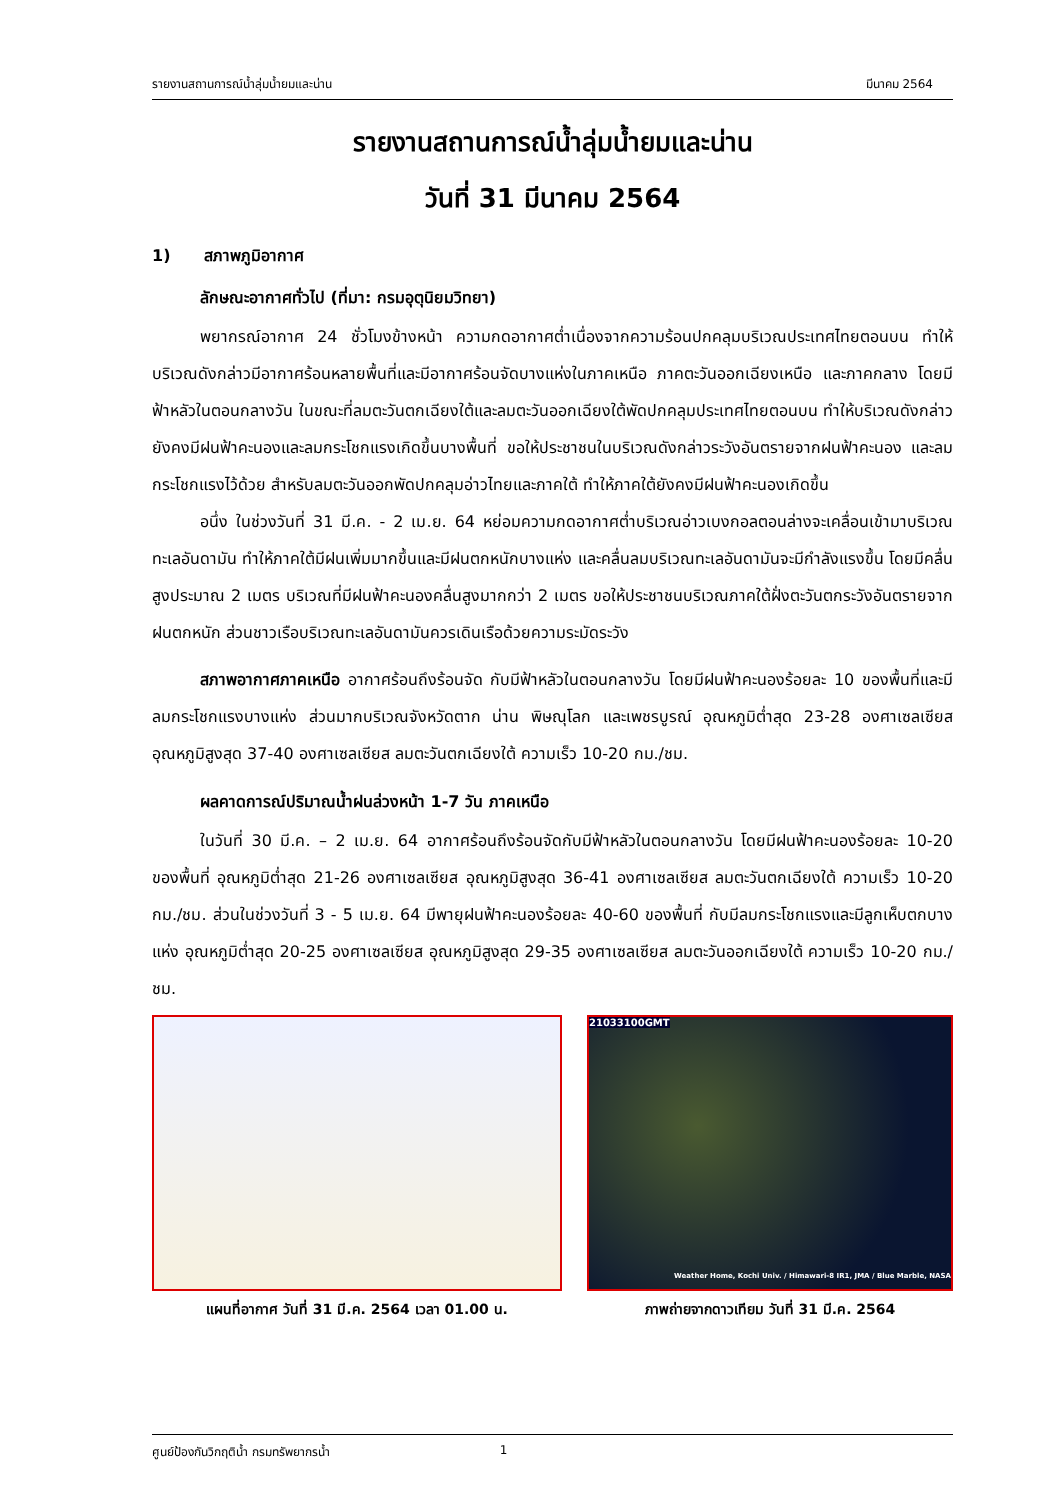รายงานสถานการณ์น้ำลุ่มน้ำยมและน่าน มีนาคม 2564
รายงานสถานการณ์น้ำลุ่มน้ำยมและน่าน
วันที่ 31 มีนาคม 2564
1) สภาพภูมิอากาศ
ลักษณะอากาศทั่วไป (ที่มา: กรมอุตุนิยมวิทยา)
พยากรณ์อากาศ 24 ชั่วโมงข้างหน้า ความกดอากาศต่ำเนื่องจากความร้อนปกคลุมบริเวณประเทศไทยตอนบน ทำให้บริเวณดังกล่าวมีอากาศร้อนหลายพื้นที่และมีอากาศร้อนจัดบางแห่งในภาคเหนือ ภาคตะวันออกเฉียงเหนือ และภาคกลาง โดยมีฟ้าหลัวในตอนกลางวัน ในขณะที่ลมตะวันตกเฉียงใต้และลมตะวันออกเฉียงใต้พัดปกคลุมประเทศไทยตอนบน ทำให้บริเวณดังกล่าวยังคงมีฝนฟ้าคะนองและลมกระโชกแรงเกิดขึ้นบางพื้นที่ ขอให้ประชาชนในบริเวณดังกล่าวระวังอันตรายจากฝนฟ้าคะนอง และลมกระโชกแรงไว้ด้วย สำหรับลมตะวันออกพัดปกคลุมอ่าวไทยและภาคใต้ ทำให้ภาคใต้ยังคงมีฝนฟ้าคะนองเกิดขึ้น
อนึ่ง ในช่วงวันที่ 31 มี.ค. - 2 เม.ย. 64 หย่อมความกดอากาศต่ำบริเวณอ่าวเบงกอลตอนล่างจะเคลื่อนเข้ามาบริเวณทะเลอันดามัน ทำให้ภาคใต้มีฝนเพิ่มมากขึ้นและมีฝนตกหนักบางแห่ง และคลื่นลมบริเวณทะเลอันดามันจะมีกำลังแรงขึ้น โดยมีคลื่นสูงประมาณ 2 เมตร บริเวณที่มีฝนฟ้าคะนองคลื่นสูงมากกว่า 2 เมตร ขอให้ประชาชนบริเวณภาคใต้ฝั่งตะวันตกระวังอันตรายจากฝนตกหนัก ส่วนชาวเรือบริเวณทะเลอันดามันควรเดินเรือด้วยความระมัดระวัง
สภาพอากาศภาคเหนือ อากาศร้อนถึงร้อนจัด กับมีฟ้าหลัวในตอนกลางวัน โดยมีฝนฟ้าคะนองร้อยละ 10 ของพื้นที่และมีลมกระโชกแรงบางแห่ง ส่วนมากบริเวณจังหวัดตาก น่าน พิษณุโลก และเพชรบูรณ์ อุณหภูมิต่ำสุด 23-28 องศาเซลเซียส อุณหภูมิสูงสุด 37-40 องศาเซลเซียส ลมตะวันตกเฉียงใต้ ความเร็ว 10-20 กม./ชม.
ผลคาดการณ์ปริมาณน้ำฝนล่วงหน้า 1-7 วัน ภาคเหนือ
ในวันที่ 30 มี.ค. – 2 เม.ย. 64 อากาศร้อนถึงร้อนจัดกับมีฟ้าหลัวในตอนกลางวัน โดยมีฝนฟ้าคะนองร้อยละ 10-20 ของพื้นที่ อุณหภูมิต่ำสุด 21-26 องศาเซลเซียส อุณหภูมิสูงสุด 36-41 องศาเซลเซียส ลมตะวันตกเฉียงใต้ ความเร็ว 10-20 กม./ชม. ส่วนในช่วงวันที่ 3 - 5 เม.ย. 64 มีพายุฝนฟ้าคะนองร้อยละ 40-60 ของพื้นที่ กับมีลมกระโชกแรงและมีลูกเห็บตกบางแห่ง อุณหภูมิต่ำสุด 20-25 องศาเซลเซียส อุณหภูมิสูงสุด 29-35 องศาเซลเซียส ลมตะวันออกเฉียงใต้ ความเร็ว 10-20 กม./ชม.
แผนที่อากาศ วันที่ 31 มี.ค. 2564 เวลา 01.00 น.
21033100GMT
Weather Home, Kochi Univ. / Himawari-8 IR1, JMA / Blue Marble, NASA
ภาพถ่ายจากดาวเทียม วันที่ 31 มี.ค. 2564
ศูนย์ป้องกันวิกฤติน้ำ กรมทรัพยากรน้ำ 1